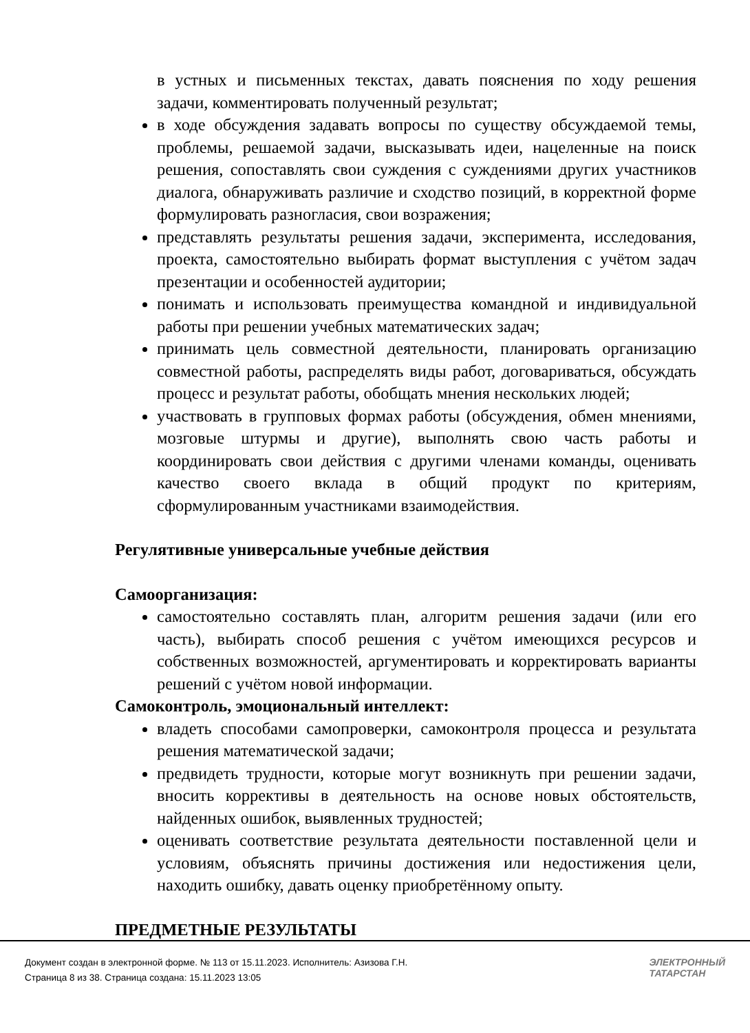в устных и письменных текстах, давать пояснения по ходу решения задачи, комментировать полученный результат;
в ходе обсуждения задавать вопросы по существу обсуждаемой темы, проблемы, решаемой задачи, высказывать идеи, нацеленные на поиск решения, сопоставлять свои суждения с суждениями других участников диалога, обнаруживать различие и сходство позиций, в корректной форме формулировать разногласия, свои возражения;
представлять результаты решения задачи, эксперимента, исследования, проекта, самостоятельно выбирать формат выступления с учётом задач презентации и особенностей аудитории;
понимать и использовать преимущества командной и индивидуальной работы при решении учебных математических задач;
принимать цель совместной деятельности, планировать организацию совместной работы, распределять виды работ, договариваться, обсуждать процесс и результат работы, обобщать мнения нескольких людей;
участвовать в групповых формах работы (обсуждения, обмен мнениями, мозговые штурмы и другие), выполнять свою часть работы и координировать свои действия с другими членами команды, оценивать качество своего вклада в общий продукт по критериям, сформулированным участниками взаимодействия.
Регулятивные универсальные учебные действия
Самоорганизация:
самостоятельно составлять план, алгоритм решения задачи (или его часть), выбирать способ решения с учётом имеющихся ресурсов и собственных возможностей, аргументировать и корректировать варианты решений с учётом новой информации.
Самоконтроль, эмоциональный интеллект:
владеть способами самопроверки, самоконтроля процесса и результата решения математической задачи;
предвидеть трудности, которые могут возникнуть при решении задачи, вносить коррективы в деятельность на основе новых обстоятельств, найденных ошибок, выявленных трудностей;
оценивать соответствие результата деятельности поставленной цели и условиям, объяснять причины достижения или недостижения цели, находить ошибку, давать оценку приобретённому опыту.
ПРЕДМЕТНЫЕ РЕЗУЛЬТАТЫ
Документ создан в электронной форме. № 113 от 15.11.2023. Исполнитель: Азизова Г.Н.
Страница 8 из 38. Страница создана: 15.11.2023 13:05
ЭЛЕКТРОННЫЙ
ТАТАРСТАН